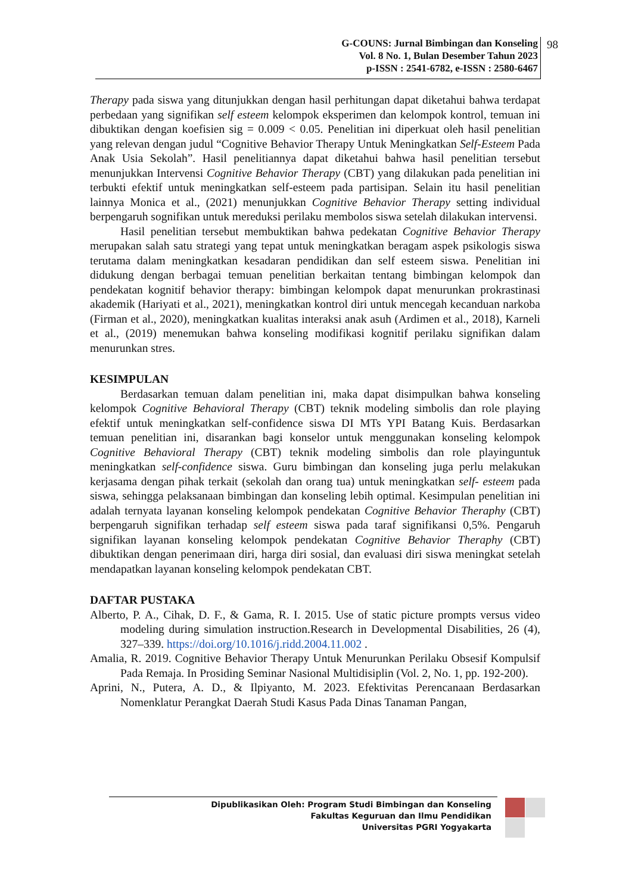G-COUNS: Jurnal Bimbingan dan Konseling
Vol. 8 No. 1, Bulan Desember Tahun 2023
p-ISSN : 2541-6782, e-ISSN : 2580-6467
98
Therapy pada siswa yang ditunjukkan dengan hasil perhitungan dapat diketahui bahwa terdapat perbedaan yang signifikan self esteem kelompok eksperimen dan kelompok kontrol, temuan ini dibuktikan dengan koefisien sig = 0.009 < 0.05. Penelitian ini diperkuat oleh hasil penelitian yang relevan dengan judul “Cognitive Behavior Therapy Untuk Meningkatkan Self-Esteem Pada Anak Usia Sekolah”. Hasil penelitiannya dapat diketahui bahwa hasil penelitian tersebut menunjukkan Intervensi Cognitive Behavior Therapy (CBT) yang dilakukan pada penelitian ini terbukti efektif untuk meningkatkan self-esteem pada partisipan. Selain itu hasil penelitian lainnya Monica et al., (2021) menunjukkan Cognitive Behavior Therapy setting individual berpengaruh sognifikan untuk mereduksi perilaku membolos siswa setelah dilakukan intervensi.
Hasil penelitian tersebut membuktikan bahwa pedekatan Cognitive Behavior Therapy merupakan salah satu strategi yang tepat untuk meningkatkan beragam aspek psikologis siswa terutama dalam meningkatkan kesadaran pendidikan dan self esteem siswa. Penelitian ini didukung dengan berbagai temuan penelitian berkaitan tentang bimbingan kelompok dan pendekatan kognitif behavior therapy: bimbingan kelompok dapat menurunkan prokrastinasi akademik (Hariyati et al., 2021), meningkatkan kontrol diri untuk mencegah kecanduan narkoba (Firman et al., 2020), meningkatkan kualitas interaksi anak asuh (Ardimen et al., 2018), Karneli et al., (2019) menemukan bahwa konseling modifikasi kognitif perilaku signifikan dalam menurunkan stres.
KESIMPULAN
Berdasarkan temuan dalam penelitian ini, maka dapat disimpulkan bahwa konseling kelompok Cognitive Behavioral Therapy (CBT) teknik modeling simbolis dan role playing efektif untuk meningkatkan self-confidence siswa DI MTs YPI Batang Kuis. Berdasarkan temuan penelitian ini, disarankan bagi konselor untuk menggunakan konseling kelompok Cognitive Behavioral Therapy (CBT) teknik modeling simbolis dan role playinguntuk meningkatkan self-confidence siswa. Guru bimbingan dan konseling juga perlu melakukan kerjasama dengan pihak terkait (sekolah dan orang tua) untuk meningkatkan self- esteem pada siswa, sehingga pelaksanaan bimbingan dan konseling lebih optimal. Kesimpulan penelitian ini adalah ternyata layanan konseling kelompok pendekatan Cognitive Behavior Theraphy (CBT) berpengaruh signifikan terhadap self esteem siswa pada taraf signifikansi 0,5%. Pengaruh signifikan layanan konseling kelompok pendekatan Cognitive Behavior Theraphy (CBT) dibuktikan dengan penerimaan diri, harga diri sosial, dan evaluasi diri siswa meningkat setelah mendapatkan layanan konseling kelompok pendekatan CBT.
DAFTAR PUSTAKA
Alberto, P. A., Cihak, D. F., & Gama, R. I. 2015. Use of static picture prompts versus video modeling during simulation instruction.Research in Developmental Disabilities, 26 (4), 327–339. https://doi.org/10.1016/j.ridd.2004.11.002 .
Amalia, R. 2019. Cognitive Behavior Therapy Untuk Menurunkan Perilaku Obsesif Kompulsif Pada Remaja. In Prosiding Seminar Nasional Multidisiplin (Vol. 2, No. 1, pp. 192-200).
Aprini, N., Putera, A. D., & Ilpiyanto, M. 2023. Efektivitas Perencanaan Berdasarkan Nomenklatur Perangkat Daerah Studi Kasus Pada Dinas Tanaman Pangan,
Dipublikasikan Oleh: Program Studi Bimbingan dan Konseling
Fakultas Keguruan dan Ilmu Pendidikan
Universitas PGRI Yogyakarta